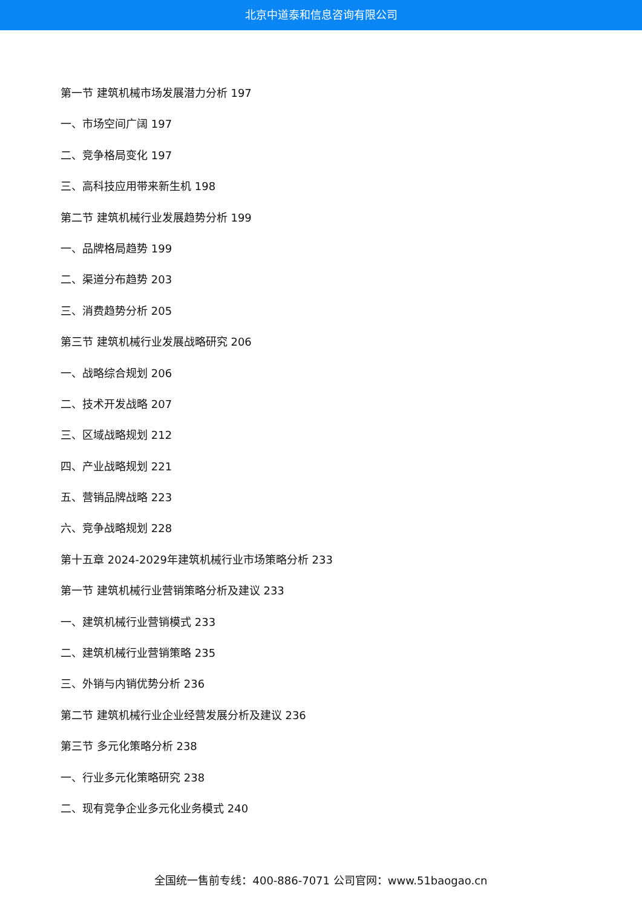北京中道泰和信息咨询有限公司
第一节 建筑机械市场发展潜力分析 197
一、市场空间广阔 197
二、竞争格局变化 197
三、高科技应用带来新生机 198
第二节 建筑机械行业发展趋势分析 199
一、品牌格局趋势 199
二、渠道分布趋势 203
三、消费趋势分析 205
第三节 建筑机械行业发展战略研究 206
一、战略综合规划 206
二、技术开发战略 207
三、区域战略规划 212
四、产业战略规划 221
五、营销品牌战略 223
六、竞争战略规划 228
第十五章 2024-2029年建筑机械行业市场策略分析 233
第一节 建筑机械行业营销策略分析及建议 233
一、建筑机械行业营销模式 233
二、建筑机械行业营销策略 235
三、外销与内销优势分析 236
第二节 建筑机械行业企业经营发展分析及建议 236
第三节 多元化策略分析 238
一、行业多元化策略研究 238
二、现有竞争企业多元化业务模式 240
全国统一售前专线：400-886-7071 公司官网：www.51baogao.cn